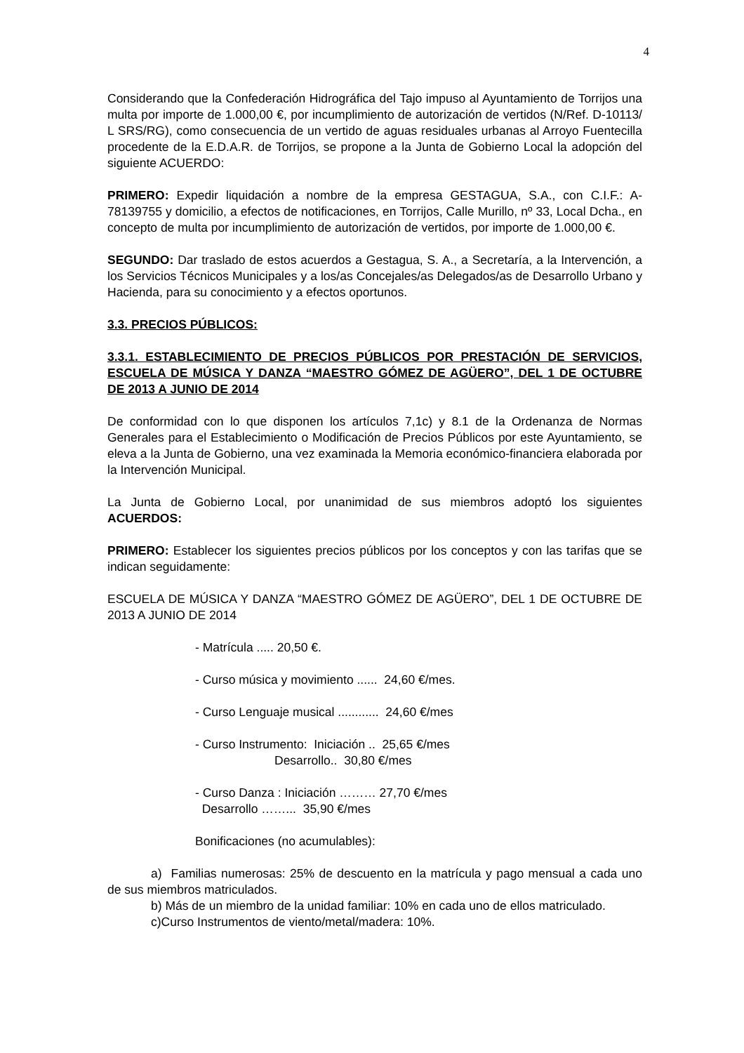4
Considerando que la Confederación Hidrográfica del Tajo impuso al Ayuntamiento de Torrijos una multa por importe de 1.000,00 €, por incumplimiento de autorización de vertidos (N/Ref. D-10113/ L SRS/RG), como consecuencia de un vertido de aguas residuales urbanas al Arroyo Fuentecilla procedente de la E.D.A.R. de Torrijos, se propone a la Junta de Gobierno Local la adopción del siguiente ACUERDO:
PRIMERO: Expedir liquidación a nombre de la empresa GESTAGUA, S.A., con C.I.F.: A-78139755 y domicilio, a efectos de notificaciones, en Torrijos, Calle Murillo, nº 33, Local Dcha., en concepto de multa por incumplimiento de autorización de vertidos, por importe de 1.000,00 €.
SEGUNDO: Dar traslado de estos acuerdos a Gestagua, S. A., a Secretaría, a la Intervención, a los Servicios Técnicos Municipales y a los/as Concejales/as Delegados/as de Desarrollo Urbano y Hacienda, para su conocimiento y a efectos oportunos.
3.3. PRECIOS PÚBLICOS:
3.3.1. ESTABLECIMIENTO DE PRECIOS PÚBLICOS POR PRESTACIÓN DE SERVICIOS, ESCUELA DE MÚSICA Y DANZA “MAESTRO GÓMEZ DE AGÜERO”, DEL 1 DE OCTUBRE DE 2013 A JUNIO DE 2014
De conformidad con lo que disponen los artículos 7,1c) y 8.1 de la Ordenanza de Normas Generales para el Establecimiento o Modificación de Precios Públicos por este Ayuntamiento, se eleva a la Junta de Gobierno, una vez examinada la Memoria económico-financiera elaborada por la Intervención Municipal.
La Junta de Gobierno Local, por unanimidad de sus miembros adoptó los siguientes ACUERDOS:
PRIMERO: Establecer los siguientes precios públicos por los conceptos y con las tarifas que se indican seguidamente:
ESCUELA DE MÚSICA Y DANZA “MAESTRO GÓMEZ DE AGÜERO”, DEL 1 DE OCTUBRE DE 2013 A JUNIO DE 2014
- Matrícula ..... 20,50 €.
- Curso música y movimiento ...... 24,60 €/mes.
- Curso Lenguaje musical ............ 24,60 €/mes
- Curso Instrumento: Iniciación .. 25,65 €/mes
Desarrollo.. 30,80 €/mes
- Curso Danza : Iniciación ……… 27,70 €/mes
Desarrollo ……... 35,90 €/mes
Bonificaciones (no acumulables):
a) Familias numerosas: 25% de descuento en la matrícula y pago mensual a cada uno de sus miembros matriculados.
b) Más de un miembro de la unidad familiar: 10% en cada uno de ellos matriculado.
c)Curso Instrumentos de viento/metal/madera: 10%.